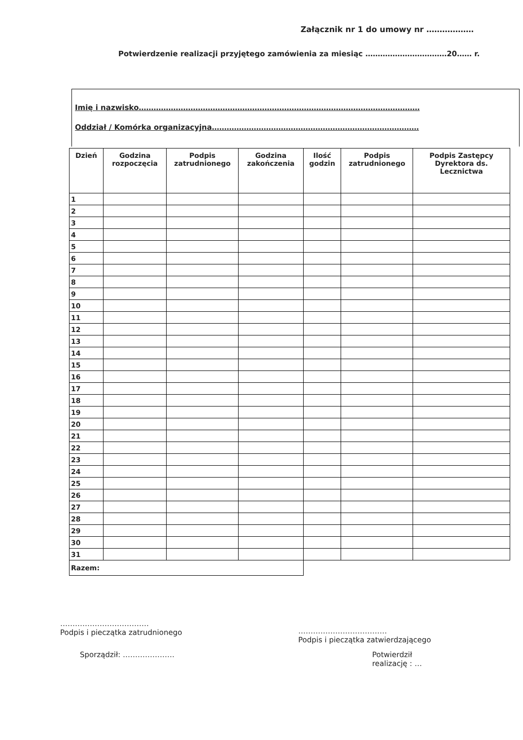Załącznik nr 1 do umowy nr ………………
Potwierdzenie realizacji przyjętego zamówienia za miesiąc ……………………………20…… r.
Imię i nazwisko……………………………………………………………………………………………………
Oddział / Komórka organizacyjna…………………………………………………………………………
| Dzień | Godzina rozpoczęcia | Podpis zatrudnionego | Godzina zakończenia | Ilość godzin | Podpis zatrudnionego | Podpis Zastępcy Dyrektora ds. Lecznictwa |
| --- | --- | --- | --- | --- | --- | --- |
| 1 | | | | | | |
| 2 | | | | | | |
| 3 | | | | | | |
| 4 | | | | | | |
| 5 | | | | | | |
| 6 | | | | | | |
| 7 | | | | | | |
| 8 | | | | | | |
| 9 | | | | | | |
| 10 | | | | | | |
| 11 | | | | | | |
| 12 | | | | | | |
| 13 | | | | | | |
| 14 | | | | | | |
| 15 | | | | | | |
| 16 | | | | | | |
| 17 | | | | | | |
| 18 | | | | | | |
| 19 | | | | | | |
| 20 | | | | | | |
| 21 | | | | | | |
| 22 | | | | | | |
| 23 | | | | | | |
| 24 | | | | | | |
| 25 | | | | | | |
| 26 | | | | | | |
| 27 | | | | | | |
| 28 | | | | | | |
| 29 | | | | | | |
| 30 | | | | | | |
| 31 | | | | | | |
| Razem: | | | | | | |
………………………………
Podpis i pieczątka zatrudnionego
Sporządził: …………………
………………………………
Podpis i pieczątka zatwierdzającego
Potwierdził
realizację : …